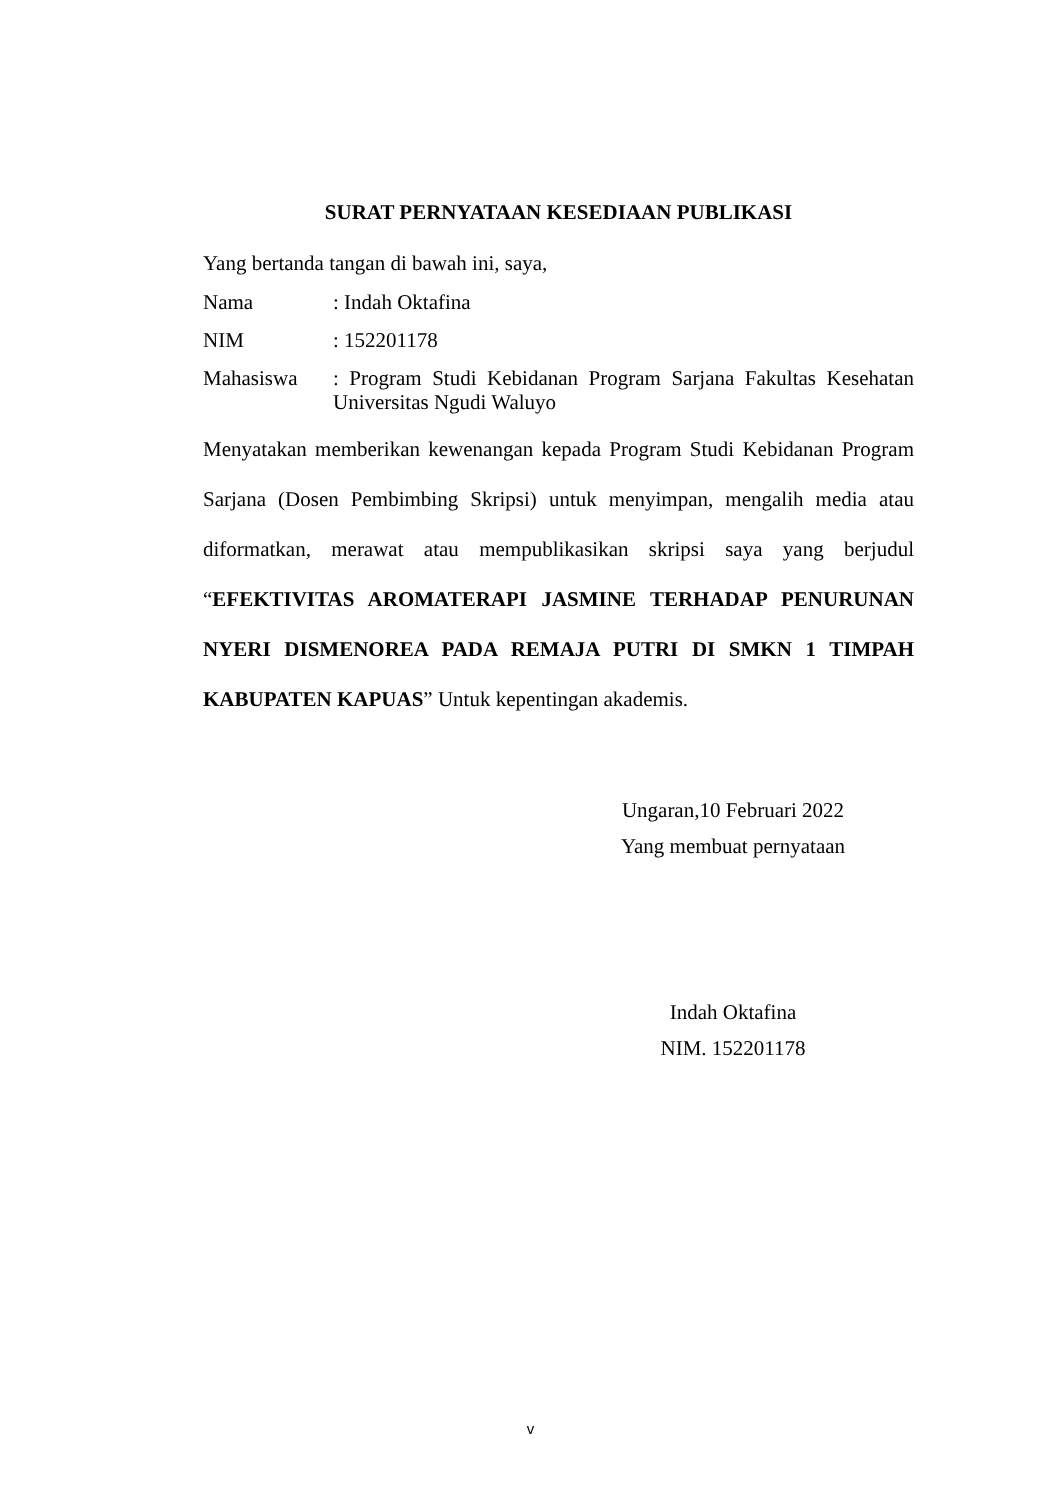SURAT PERNYATAAN KESEDIAAN PUBLIKASI
Yang bertanda tangan di bawah ini, saya,
Nama : Indah Oktafina
NIM : 152201178
Mahasiswa : Program Studi Kebidanan Program Sarjana Fakultas Kesehatan Universitas Ngudi Waluyo
Menyatakan memberikan kewenangan kepada Program Studi Kebidanan Program Sarjana (Dosen Pembimbing Skripsi) untuk menyimpan, mengalih media atau diformatkan, merawat atau mempublikasikan skripsi saya yang berjudul “EFEKTIVITAS AROMATERAPI JASMINE TERHADAP PENURUNAN NYERI DISMENOREA PADA REMAJA PUTRI DI SMKN 1 TIMPAH KABUPATEN KAPUAS” Untuk kepentingan akademis.
Ungaran,10 Februari 2022
Yang membuat pernyataan
Indah Oktafina
NIM. 152201178
v